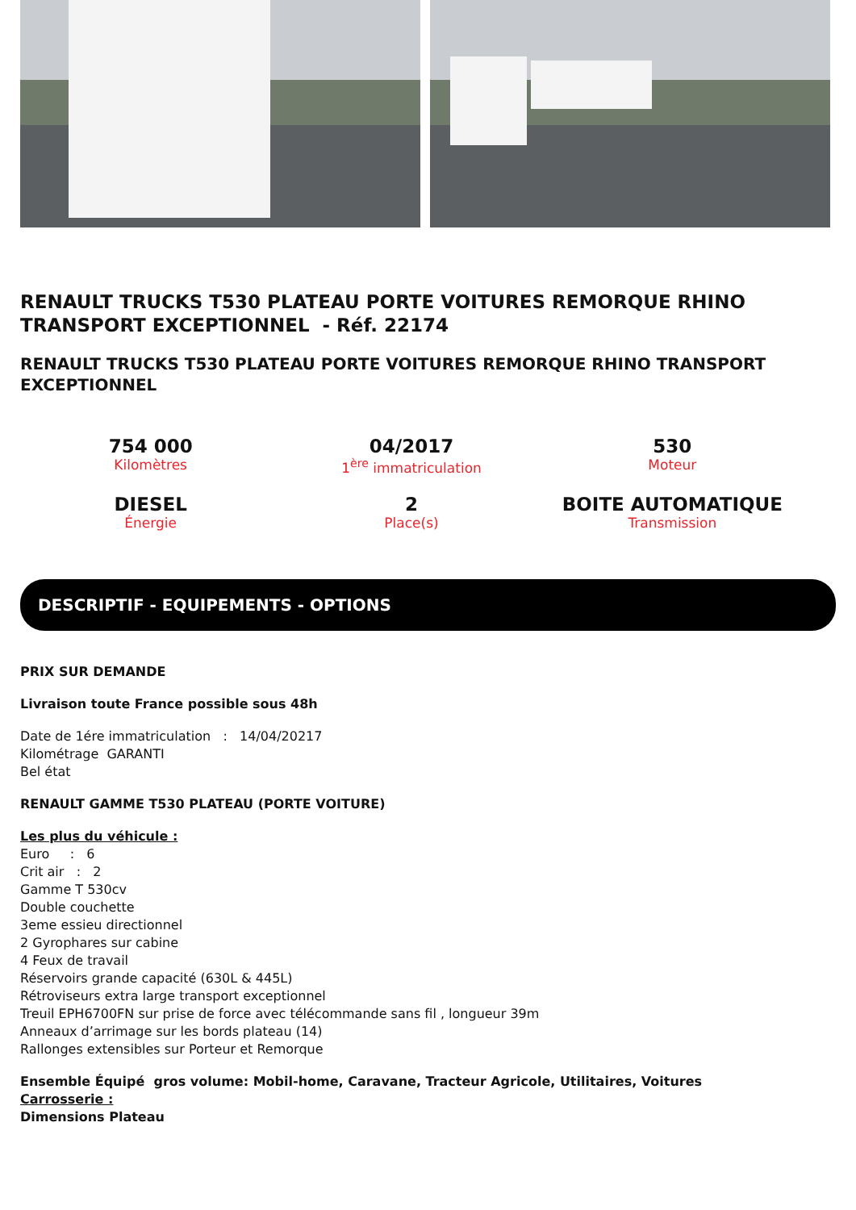RENAULT TRUCKS T530 PLATEAU PORTE VOITURES REMORQUE RHINO TRANSPORT EXCEPTIONNEL - Réf. 22174
RENAULT TRUCKS T530 PLATEAU PORTE VOITURES REMORQUE RHINO TRANSPORT EXCEPTIONNEL
754 000
Kilomètres
04/2017
1<sup>ère</sup> immatriculation
530
Moteur
DIESEL
Énergie
2
Place(s)
BOITE AUTOMATIQUE
Transmission
DESCRIPTIF - EQUIPEMENTS - OPTIONS
PRIX SUR DEMANDE
Livraison toute France possible sous 48h
Date de 1ére immatriculation : 14/04/20217
Kilométrage GARANTI
Bel état
RENAULT GAMME T530 PLATEAU (PORTE VOITURE)
Les plus du véhicule :
Euro : 6
Crit air : 2
Gamme T 530cv
Double couchette
3eme essieu directionnel
2 Gyrophares sur cabine
4 Feux de travail
Réservoirs grande capacité (630L & 445L)
Rétroviseurs extra large transport exceptionnel
Treuil EPH6700FN sur prise de force avec télécommande sans fil , longueur 39m
Anneaux d’arrimage sur les bords plateau (14)
Rallonges extensibles sur Porteur et Remorque
Ensemble Équipé gros volume: Mobil-home, Caravane, Tracteur Agricole, Utilitaires, Voitures
Carrosserie :
Dimensions Plateau